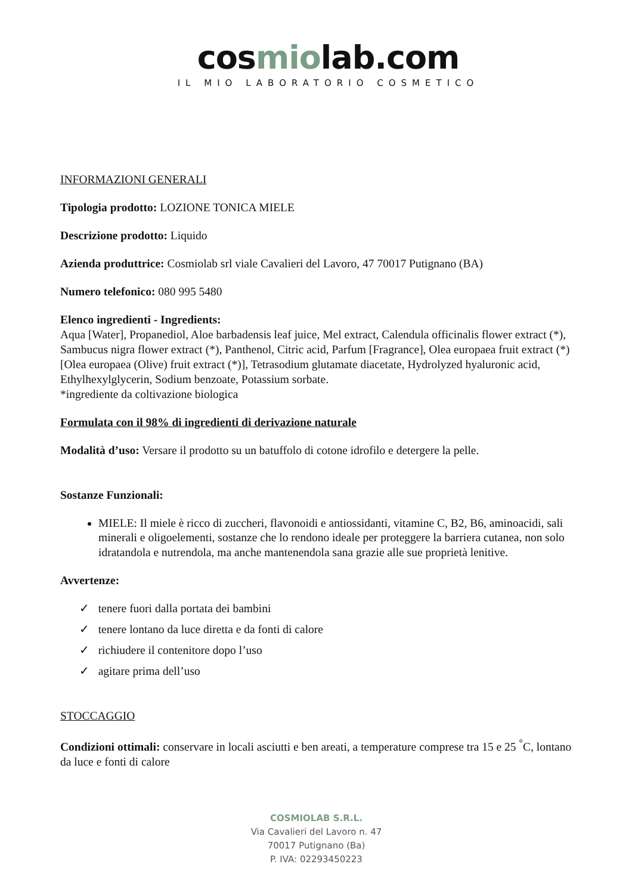cosmiolab.com
IL MIO LABORATORIO COSMETICO
INFORMAZIONI GENERALI
Tipologia prodotto: LOZIONE TONICA MIELE
Descrizione prodotto: Liquido
Azienda produttrice: Cosmiolab srl viale Cavalieri del Lavoro, 47 70017 Putignano (BA)
Numero telefonico: 080 995 5480
Elenco ingredienti - Ingredients:
Aqua [Water], Propanediol, Aloe barbadensis leaf juice, Mel extract, Calendula officinalis flower extract (*), Sambucus nigra flower extract (*), Panthenol, Citric acid, Parfum [Fragrance], Olea europaea fruit extract (*) [Olea europaea (Olive) fruit extract (*)], Tetrasodium glutamate diacetate, Hydrolyzed hyaluronic acid, Ethylhexylglycerin, Sodium benzoate, Potassium sorbate.
*ingrediente da coltivazione biologica
Formulata con il 98% di ingredienti di derivazione naturale
Modalità d’uso: Versare il prodotto su un batuffolo di cotone idrofilo e detergere la pelle.
Sostanze Funzionali:
MIELE: Il miele è ricco di zuccheri, flavonoidi e antiossidanti, vitamine C, B2, B6, aminoacidi, sali minerali e oligoelementi, sostanze che lo rendono ideale per proteggere la barriera cutanea, non solo idratandola e nutrendola, ma anche mantenendola sana grazie alle sue proprietà lenitive.
Avvertenze:
✓ tenere fuori dalla portata dei bambini
✓ tenere lontano da luce diretta e da fonti di calore
✓ richiudere il contenitore dopo l’uso
✓ agitare prima dell’uso
STOCCAGGIO
Condizioni ottimali: conservare in locali asciutti e ben areati, a temperature comprese tra 15 e 25 <sup>°</sup>C, lontano da luce e fonti di calore
COSMIOLAB S.R.L.
Via Cavalieri del Lavoro n. 47
70017 Putignano (Ba)
P. IVA: 02293450223